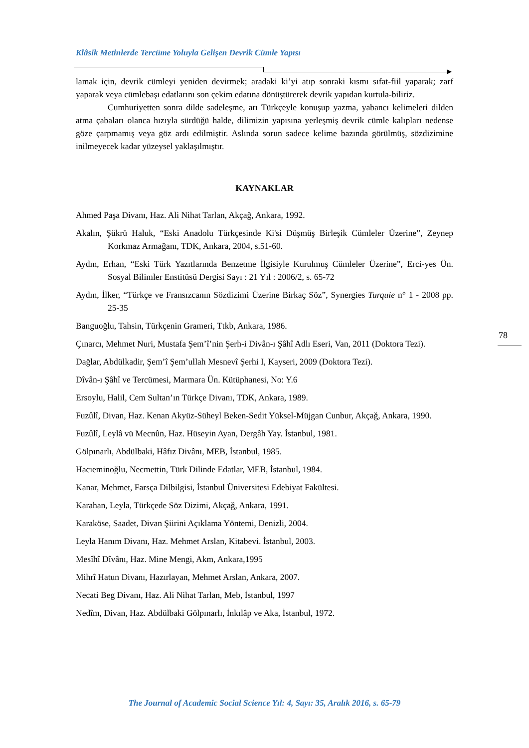Klâsik Metinlerde Tercüme Yoluyla Gelişen Devrik Cümle Yapısı
lamak için, devrik cümleyi yeniden devirmek; aradaki ki’yi atıp sonraki kısmı sıfat-fiil yaparak; zarf yaparak veya cümlebaşı edatlarını son çekim edatına dönüştürerek devrik yapıdan kurtula-biliriz.
Cumhuriyetten sonra dilde sadeleşme, arı Türkçeyle konuşup yazma, yabancı kelimeleri dilden atma çabaları olanca hızıyla sürdüğü halde, dilimizin yapısına yerleşmiş devrik cümle kalıpları nedense göze çarpmamış veya göz ardı edilmiştir. Aslında sorun sadece kelime bazında görülmüş, sözdizimine inilmeyecek kadar yüzeysel yaklaşılmıştır.
KAYNAKLAR
Ahmed Paşa Divanı, Haz. Ali Nihat Tarlan, Akçağ, Ankara, 1992.
Akalın, Şükrü Haluk, “Eski Anadolu Türkçesinde Ki'si Düşmüş Birleşik Cümleler Üzerine”, Zeynep Korkmaz Armağanı, TDK, Ankara, 2004, s.51-60.
Aydın, Erhan, “Eski Türk Yazıtlarında Benzetme İlgisiyle Kurulmuş Cümleler Üzerine”, Erci-yes Ün. Sosyal Bilimler Enstitüsü Dergisi Sayı : 21 Yıl : 2006/2, s. 65-72
Aydın, İlker, “Türkçe ve Fransızcanın Sözdizimi Üzerine Birkaç Söz”, Synergies Turquie n° 1 - 2008 pp. 25-35
Banguoğlu, Tahsin, Türkçenin Grameri, Ttkb, Ankara, 1986.
Çınarcı, Mehmet Nuri, Mustafa Şem’î’nin Şerh-i Divân-ı Şâhî Adlı Eseri, Van, 2011 (Doktora Tezi).
Dağlar, Abdülkadir, Şem’î Şem’ullah Mesnevî Şerhi I, Kayseri, 2009 (Doktora Tezi).
Dîvân-ı Şâhî ve Tercümesi, Marmara Ün. Kütüphanesi, No: Y.6
Ersoylu, Halil, Cem Sultan’ın Türkçe Divanı, TDK, Ankara, 1989.
Fuzûlî, Divan, Haz. Kenan Akyüz-Süheyl Beken-Sedit Yüksel-Müjgan Cunbur, Akçağ, Ankara, 1990.
Fuzûlî, Leylâ vü Mecnûn, Haz. Hüseyin Ayan, Dergâh Yay. İstanbul, 1981.
Gölpınarlı, Abdülbaki, Hâfız Divânı, MEB, İstanbul, 1985.
Hacıeminoğlu, Necmettin, Türk Dilinde Edatlar, MEB, İstanbul, 1984.
Kanar, Mehmet, Farsça Dilbilgisi, İstanbul Üniversitesi Edebiyat Fakültesi.
Karahan, Leyla, Türkçede Söz Dizimi, Akçağ, Ankara, 1991.
Karaköse, Saadet, Divan Şiirini Açıklama Yöntemi, Denizli, 2004.
Leyla Hanım Divanı, Haz. Mehmet Arslan, Kitabevi. İstanbul, 2003.
Mesîhî Dîvânı, Haz. Mine Mengi, Akm, Ankara,1995
Mihrî Hatun Divanı, Hazırlayan, Mehmet Arslan, Ankara, 2007.
Necati Beg Divanı, Haz. Ali Nihat Tarlan, Meb, İstanbul, 1997
Nedîm, Divan, Haz. Abdülbaki Gölpınarlı, İnkılâp ve Aka, İstanbul, 1972.
78
The Journal of Academic Social Science Yıl: 4, Sayı: 35, Aralık 2016, s. 65-79